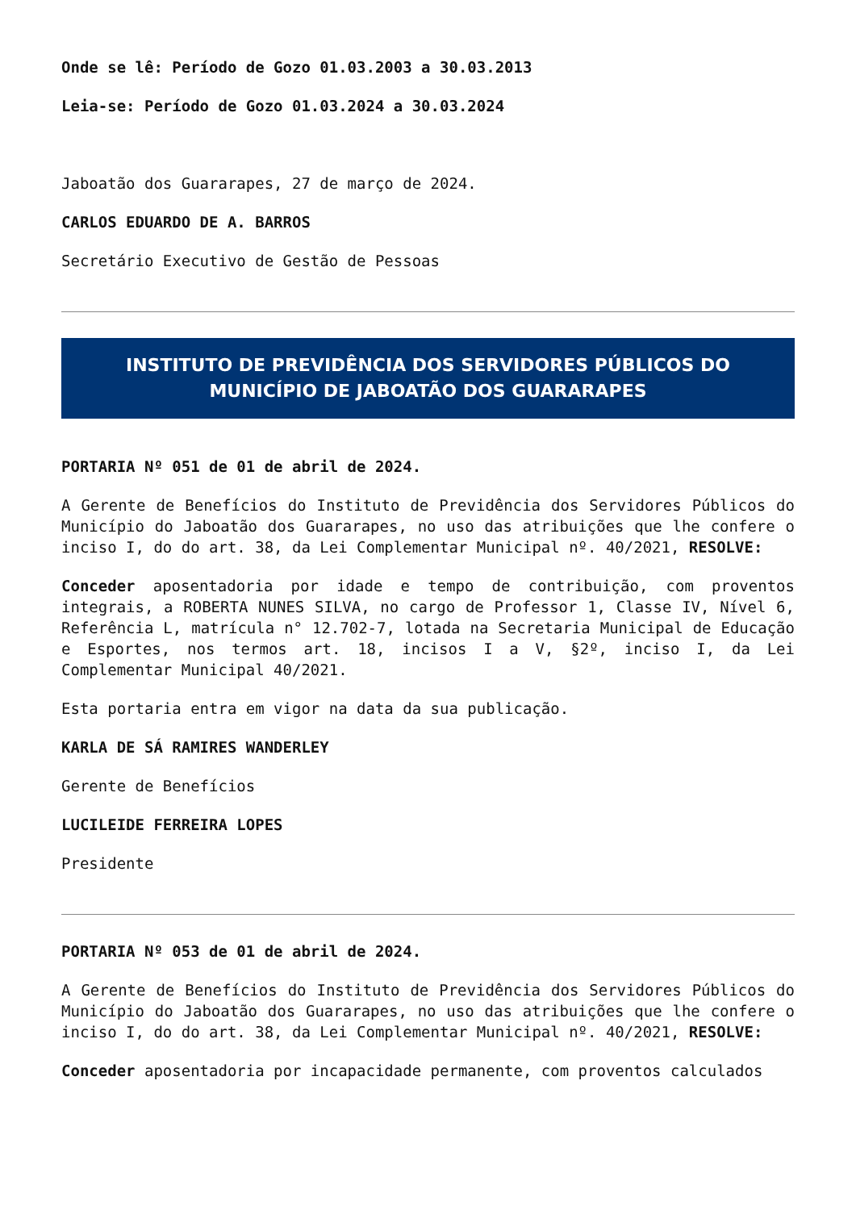Onde se lê: Período de Gozo 01.03.2003 a 30.03.2013
Leia-se: Período de Gozo 01.03.2024 a 30.03.2024
Jaboatão dos Guararapes, 27 de março de 2024.
CARLOS EDUARDO DE A. BARROS
Secretário Executivo de Gestão de Pessoas
INSTITUTO DE PREVIDÊNCIA DOS SERVIDORES PÚBLICOS DO MUNICÍPIO DE JABOATÃO DOS GUARARAPES
PORTARIA Nº 051 de 01 de abril de 2024.
A Gerente de Benefícios do Instituto de Previdência dos Servidores Públicos do Município do Jaboatão dos Guararapes, no uso das atribuições que lhe confere o inciso I, do do art. 38, da Lei Complementar Municipal nº. 40/2021, RESOLVE:
Conceder aposentadoria por idade e tempo de contribuição, com proventos integrais, a ROBERTA NUNES SILVA, no cargo de Professor 1, Classe IV, Nível 6, Referência L, matrícula n° 12.702-7, lotada na Secretaria Municipal de Educação e Esportes, nos termos art. 18, incisos I a V, §2º, inciso I, da Lei Complementar Municipal 40/2021.
Esta portaria entra em vigor na data da sua publicação.
KARLA DE SÁ RAMIRES WANDERLEY
Gerente de Benefícios
LUCILEIDE FERREIRA LOPES
Presidente
PORTARIA Nº 053 de 01 de abril de 2024.
A Gerente de Benefícios do Instituto de Previdência dos Servidores Públicos do Município do Jaboatão dos Guararapes, no uso das atribuições que lhe confere o inciso I, do do art. 38, da Lei Complementar Municipal nº. 40/2021, RESOLVE:
Conceder aposentadoria por incapacidade permanente, com proventos calculados